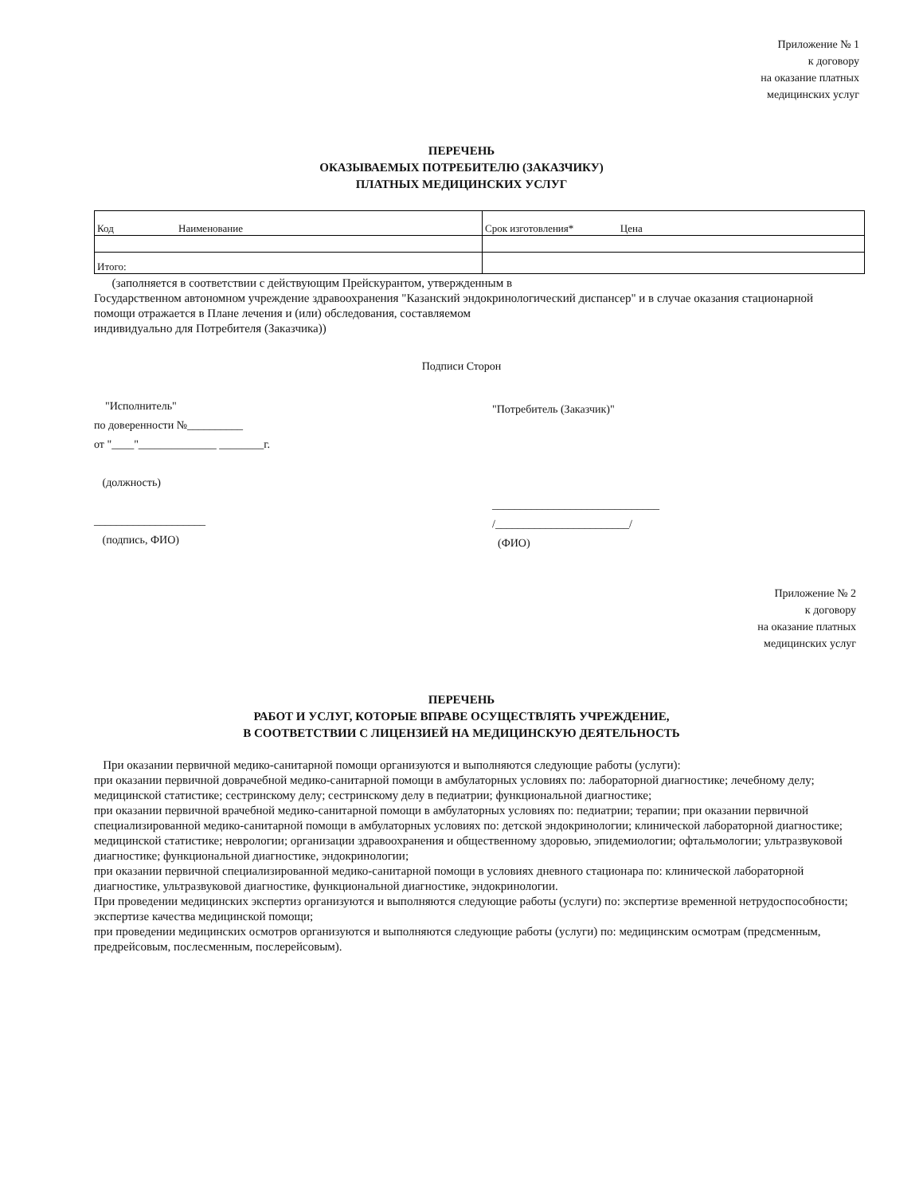Приложение № 1
к договору
на оказание платных
медицинских услуг
ПЕРЕЧЕНЬ
ОКАЗЫВАЕМЫХ ПОТРЕБИТЕЛЮ (ЗАКАЗЧИКУ)
ПЛАТНЫХ МЕДИЦИНСКИХ УСЛУГ
| Код Наименование | Срок изготовления* Цена |
| Итого: | |
(заполняется в соответствии с действующим Прейскурантом, утвержденным в
Государственном автономном учреждение здравоохранения "Казанский эндокринологический диспансер" и в случае оказания стационарной
помощи отражается в Плане лечения и (или) обследования, составляемом
индивидуально для Потребителя (Заказчика))
Подписи Сторон
"Исполнитель"
по доверенности №__________
от "____"______________ ________г.
(должность)
____________________
(подпись, ФИО)
"Потребитель (Заказчик)"
______________________________
/________________________/
(ФИО)
Приложение № 2
к договору
на оказание платных
медицинских услуг
ПЕРЕЧЕНЬ
РАБОТ И УСЛУГ, КОТОРЫЕ ВПРАВЕ ОСУЩЕСТВЛЯТЬ УЧРЕЖДЕНИЕ,
В СООТВЕТСТВИИ С ЛИЦЕНЗИЕЙ НА МЕДИЦИНСКУЮ ДЕЯТЕЛЬНОСТЬ
При оказании первичной медико-санитарной помощи организуются и выполняются следующие работы (услуги):
при оказании первичной доврачебной медико-санитарной помощи в амбулаторных условиях по: лабораторной диагностике; лечебному делу; медицинской статистике; сестринскому делу; сестринскому делу в педиатрии; функциональной диагностике;
при оказании первичной врачебной медико-санитарной помощи в амбулаторных условиях по: педиатрии; терапии; при оказании первичной специализированной медико-санитарной помощи в амбулаторных условиях по: детской эндокринологии; клинической лабораторной диагностике; медицинской статистике; неврологии; организации здравоохранения и общественному здоровью, эпидемиологии; офтальмологии; ультразвуковой диагностике; функциональной диагностике, эндокринологии;
при оказании первичной специализированной медико-санитарной помощи в условиях дневного стационара по: клинической лабораторной диагностике, ультразвуковой диагностике, функциональной диагностике, эндокринологии.
При проведении медицинских экспертиз организуются и выполняются следующие работы (услуги) по: экспертизе временной нетрудоспособности; экспертизе качества медицинской помощи;
при проведении медицинских осмотров организуются и выполняются следующие работы (услуги) по: медицинским осмотрам (предсменным, предрейсовым, послесменным, послерейсовым).